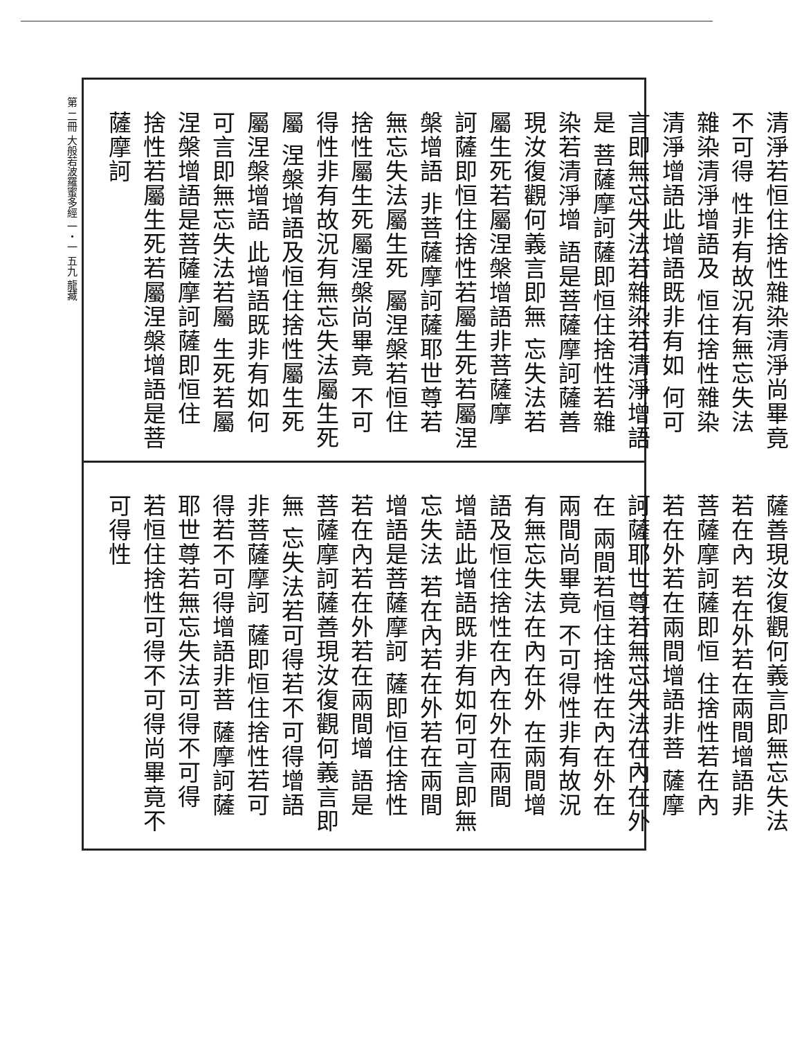第 二冊 大般若波羅蜜多經 一・一 五九 龍藏
清淨若恒住捨性雜染清淨尚畢竟不可得 性非有故況有無忘失法雜染清淨增語及 恒住捨性雜染清淨增語此增語既非有如 何可言即無忘失法若雜染若清淨增語是 菩薩摩訶薩即恒住捨性若雜染若清淨增 語是菩薩摩訶薩善現汝復觀何義言即無 忘失法若屬生死若屬涅槃增語非菩薩摩 訶薩即恒住捨性若屬生死若屬涅槃增語 非菩薩摩訶薩耶世尊若無忘失法屬生死 屬涅槃若恒住捨性屬生死屬涅槃尚畢竟 不可得性非有故況有無忘失法屬生死屬 涅槃增語及恒住捨性屬生死屬涅槃增語 此增語既非有如何可言即無忘失法若屬 生死若屬涅槃增語是菩薩摩訶薩即恒住 捨性若屬生死若屬涅槃增語是菩薩摩訶
薩善現汝復觀何義言即無忘失法若在內 若在外若在兩間增語非菩薩摩訶薩即恒 住捨性若在內若在外若在兩間增語非菩 薩摩訶薩耶世尊若無忘失法在內在外在 兩間若恒住捨性在內在外在兩間尚畢竟 不可得性非有故況有無忘失法在內在外 在兩間增語及恒住捨性在內在外在兩間 增語此增語既非有如何可言即無忘失法 若在內若在外若在兩間增語是菩薩摩訶 薩即恒住捨性若在內若在外若在兩間增 語是菩薩摩訶薩善現汝復觀何義言即無 忘失法若可得若不可得增語非菩薩摩訶 薩即恒住捨性若可得若不可得增語非菩 薩摩訶薩耶世尊若無忘失法可得不可得 若恒住捨性可得不可得尚畢竟不可得性